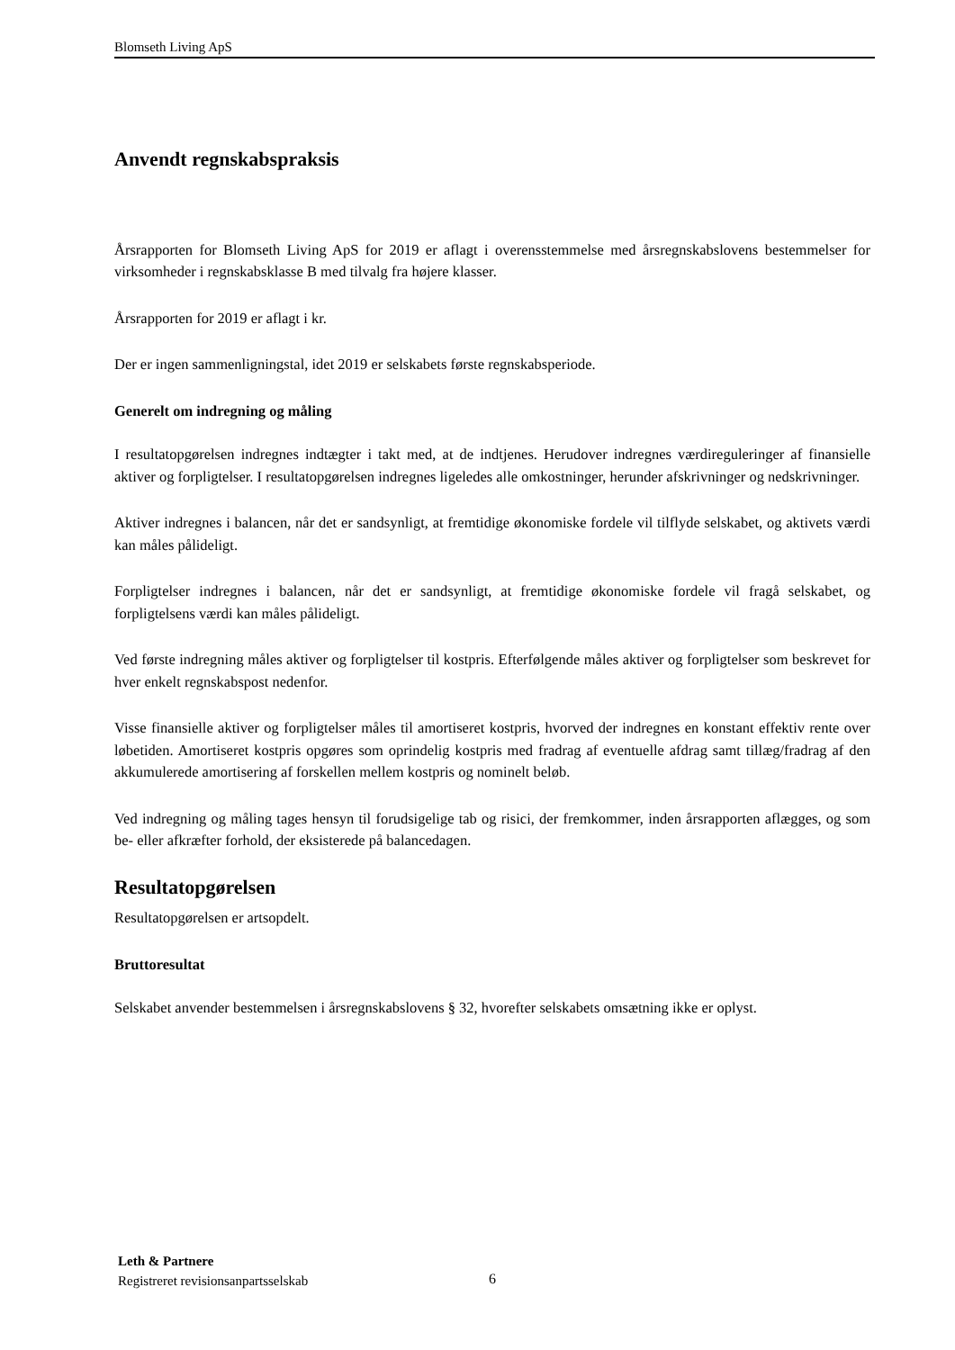Blomseth Living ApS
Anvendt regnskabspraksis
Årsrapporten for Blomseth Living ApS for 2019 er aflagt i overensstemmelse med årsregnskabslovens bestemmelser for virksomheder i regnskabsklasse B med tilvalg fra højere klasser.
Årsrapporten for 2019 er aflagt i kr.
Der er ingen sammenligningstal, idet 2019 er selskabets første regnskabsperiode.
Generelt om indregning og måling
I resultatopgørelsen indregnes indtægter i takt med, at de indtjenes. Herudover indregnes værdireguleringer af finansielle aktiver og forpligtelser. I resultatopgørelsen indregnes ligeledes alle omkostninger, herunder afskrivninger og nedskrivninger.
Aktiver indregnes i balancen, når det er sandsynligt, at fremtidige økonomiske fordele vil tilflyde selskabet, og aktivets værdi kan måles pålideligt.
Forpligtelser indregnes i balancen, når det er sandsynligt, at fremtidige økonomiske fordele vil fragå selskabet, og forpligtelsens værdi kan måles pålideligt.
Ved første indregning måles aktiver og forpligtelser til kostpris. Efterfølgende måles aktiver og forpligtelser som beskrevet for hver enkelt regnskabspost nedenfor.
Visse finansielle aktiver og forpligtelser måles til amortiseret kostpris, hvorved der indregnes en konstant effektiv rente over løbetiden. Amortiseret kostpris opgøres som oprindelig kostpris med fradrag af eventuelle afdrag samt tillæg/fradrag af den akkumulerede amortisering af forskellen mellem kostpris og nominelt beløb.
Ved indregning og måling tages hensyn til forudsigelige tab og risici, der fremkommer, inden årsrapporten aflægges, og som be- eller afkræfter forhold, der eksisterede på balancedagen.
Resultatopgørelsen
Resultatopgørelsen er artsopdelt.
Bruttoresultat
Selskabet anvender bestemmelsen i årsregnskabslovens § 32, hvorefter selskabets omsætning ikke er oplyst.
Leth & Partnere
Registreret revisionsanpartsselskab
6